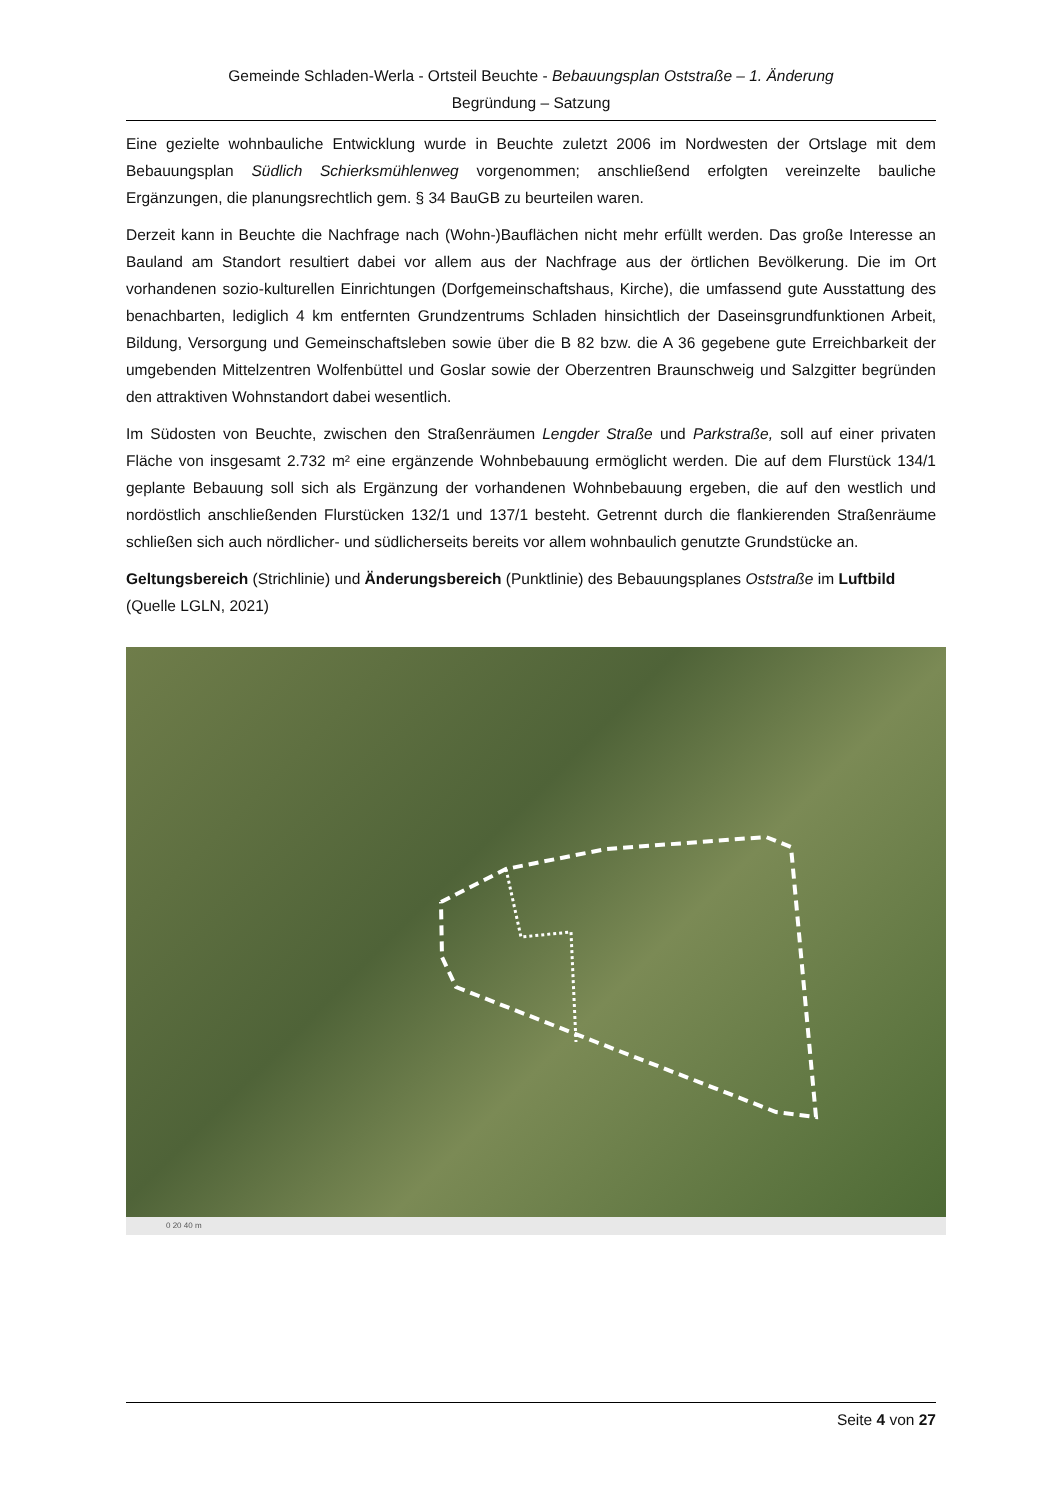Gemeinde Schladen-Werla - Ortsteil Beuchte - Bebauungsplan Oststraße – 1. Änderung
Begründung – Satzung
Eine gezielte wohnbauliche Entwicklung wurde in Beuchte zuletzt 2006 im Nordwesten der Ortslage mit dem Bebauungsplan Südlich Schierksmühlenweg vorgenommen; anschließend erfolgten vereinzelte bauliche Ergänzungen, die planungsrechtlich gem. § 34 BauGB zu beurteilen waren.
Derzeit kann in Beuchte die Nachfrage nach (Wohn-)Bauflächen nicht mehr erfüllt werden. Das große Interesse an Bauland am Standort resultiert dabei vor allem aus der Nachfrage aus der örtlichen Bevölkerung. Die im Ort vorhandenen sozio-kulturellen Einrichtungen (Dorfgemeinschaftshaus, Kirche), die umfassend gute Ausstattung des benachbarten, lediglich 4 km entfernten Grundzentrums Schladen hinsichtlich der Daseinsgrundfunktionen Arbeit, Bildung, Versorgung und Gemeinschaftsleben sowie über die B 82 bzw. die A 36 gegebene gute Erreichbarkeit der umgebenden Mittelzentren Wolfenbüttel und Goslar sowie der Oberzentren Braunschweig und Salzgitter begründen den attraktiven Wohnstandort dabei wesentlich.
Im Südosten von Beuchte, zwischen den Straßenräumen Lengder Straße und Parkstraße, soll auf einer privaten Fläche von insgesamt 2.732 m² eine ergänzende Wohnbebauung ermöglicht werden. Die auf dem Flurstück 134/1 geplante Bebauung soll sich als Ergänzung der vorhandenen Wohnbebauung ergeben, die auf den westlich und nordöstlich anschließenden Flurstücken 132/1 und 137/1 besteht. Getrennt durch die flankierenden Straßenräume schließen sich auch nördlicher- und südlicherseits bereits vor allem wohnbaulich genutzte Grundstücke an.
Geltungsbereich (Strichlinie) und Änderungsbereich (Punktlinie) des Bebauungsplanes Oststraße im Luftbild (Quelle LGLN, 2021)
0 20 40 m
Seite 4 von 27